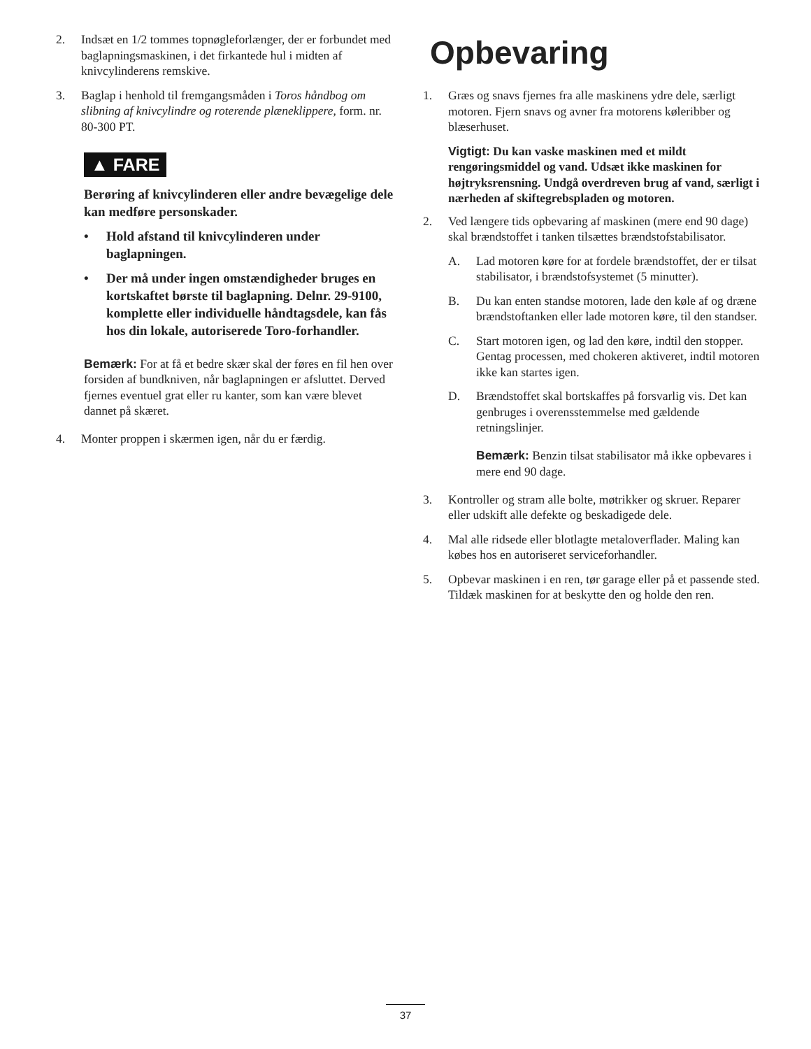2. Indsæt en 1/2 tommes topnøgleforlænger, der er forbundet med baglapningsmaskinen, i det firkantede hul i midten af knivcylinderens remskive.
3. Baglap i henhold til fremgangsmåden i Toros håndbog om slibning af knivcylindre og roterende plæneklippere, form. nr. 80-300 PT.
▲ FARE
Berøring af knivcylinderen eller andre bevægelige dele kan medføre personskader.
• Hold afstand til knivcylinderen under baglapningen.
• Der må under ingen omstændigheder bruges en kortskaftet børste til baglapning. Delnr. 29-9100, komplette eller individuelle håndtagsdele, kan fås hos din lokale, autoriserede Toro-forhandler.
Bemærk: For at få et bedre skær skal der føres en fil hen over forsiden af bundkniven, når baglapningen er afsluttet. Derved fjernes eventuel grat eller ru kanter, som kan være blevet dannet på skæret.
4. Monter proppen i skærmen igen, når du er færdig.
Opbevaring
1. Græs og snavs fjernes fra alle maskinens ydre dele, særligt motoren. Fjern snavs og avner fra motorens køleribber og blæserhuset.
Vigtigt: Du kan vaske maskinen med et mildt rengøringsmiddel og vand. Udsæt ikke maskinen for højtryksrensning. Undgå overdreven brug af vand, særligt i nærheden af skiftegrebspladen og motoren.
2. Ved længere tids opbevaring af maskinen (mere end 90 dage) skal brændstoffet i tanken tilsættes brændstofstabilisator.
A. Lad motoren køre for at fordele brændstoffet, der er tilsat stabilisator, i brændstofsystemet (5 minutter).
B. Du kan enten standse motoren, lade den køle af og dræne brændstoftanken eller lade motoren køre, til den standser.
C. Start motoren igen, og lad den køre, indtil den stopper. Gentag processen, med chokeren aktiveret, indtil motoren ikke kan startes igen.
D. Brændstoffet skal bortskaffes på forsvarlig vis. Det kan genbruges i overensstemmelse med gældende retningslinjer.
Bemærk: Benzin tilsat stabilisator må ikke opbevares i mere end 90 dage.
3. Kontroller og stram alle bolte, møtrikker og skruer. Reparer eller udskift alle defekte og beskadigede dele.
4. Mal alle ridsede eller blotlagte metaloverflader. Maling kan købes hos en autoriseret serviceforhandler.
5. Opbevar maskinen i en ren, tør garage eller på et passende sted. Tildæk maskinen for at beskytte den og holde den ren.
37